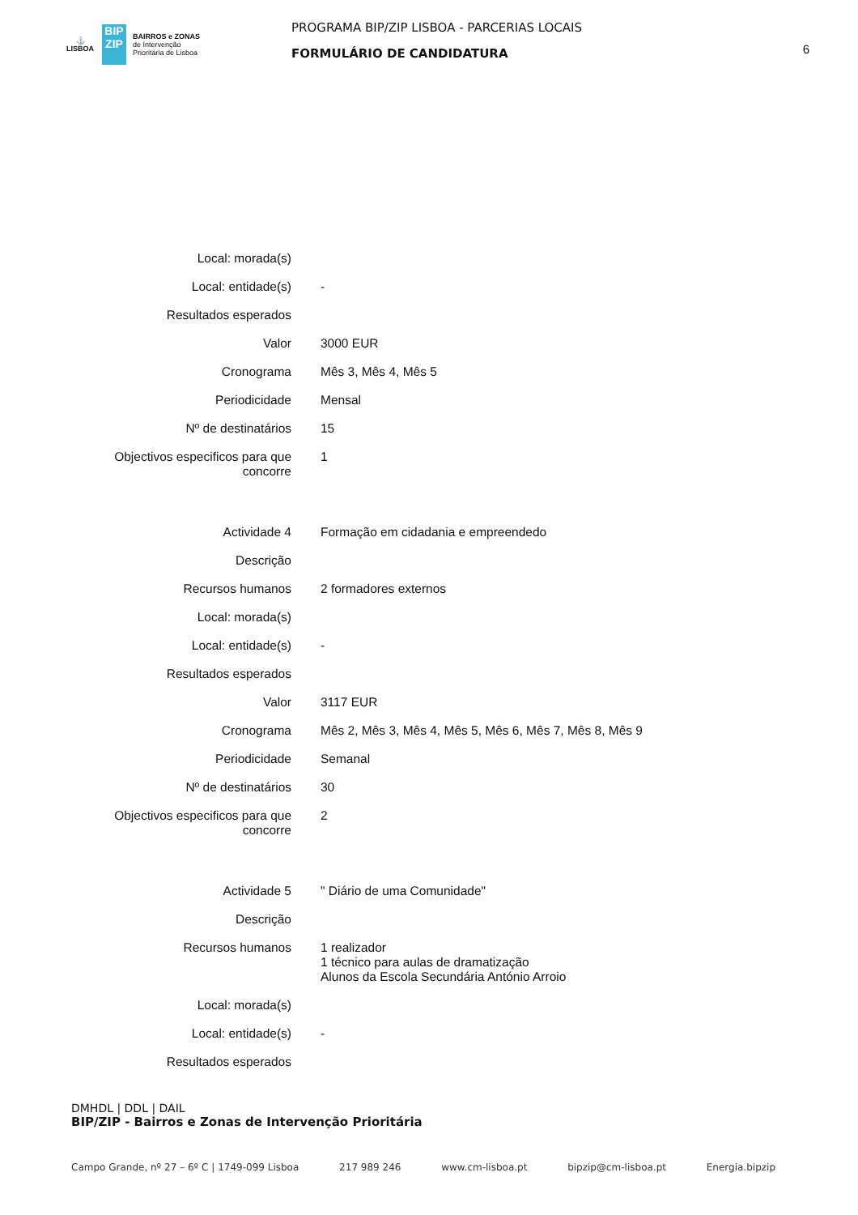⚓
LISBOA
BIP
ZIP
BAIRROS e ZONAS
de Intervenção
Prioritária de Lisboa
PROGRAMA BIP/ZIP LISBOA - PARCERIAS LOCAIS
FORMULÁRIO DE CANDIDATURA
6
| Local: morada(s) | |
| Local: entidade(s) | - |
| Resultados esperados | |
| Valor | 3000 EUR |
| Cronograma | Mês 3, Mês 4, Mês 5 |
| Periodicidade | Mensal |
| Nº de destinatários | 15 |
| Objectivos especificos para que concorre | 1 |
| Actividade 4 | Formação em cidadania e empreendedo |
| Descrição | |
| Recursos humanos | 2 formadores externos |
| Local: morada(s) | |
| Local: entidade(s) | - |
| Resultados esperados | |
| Valor | 3117 EUR |
| Cronograma | Mês 2, Mês 3, Mês 4, Mês 5, Mês 6, Mês 7, Mês 8, Mês 9 |
| Periodicidade | Semanal |
| Nº de destinatários | 30 |
| Objectivos especificos para que concorre | 2 |
| Actividade 5 | " Diário de uma Comunidade" |
| Descrição | |
| Recursos humanos | 1 realizador 1 técnico para aulas de dramatização Alunos da Escola Secundária António Arroio |
| Local: morada(s) | |
| Local: entidade(s) | - |
| Resultados esperados | |
DMHDL | DDL | DAIL
BIP/ZIP - Bairros e Zonas de Intervenção Prioritária
Campo Grande, nº 27 – 6º C | 1749-099 Lisboa 217 989 246 www.cm-lisboa.pt bipzip@cm-lisboa.pt Energia.bipzip